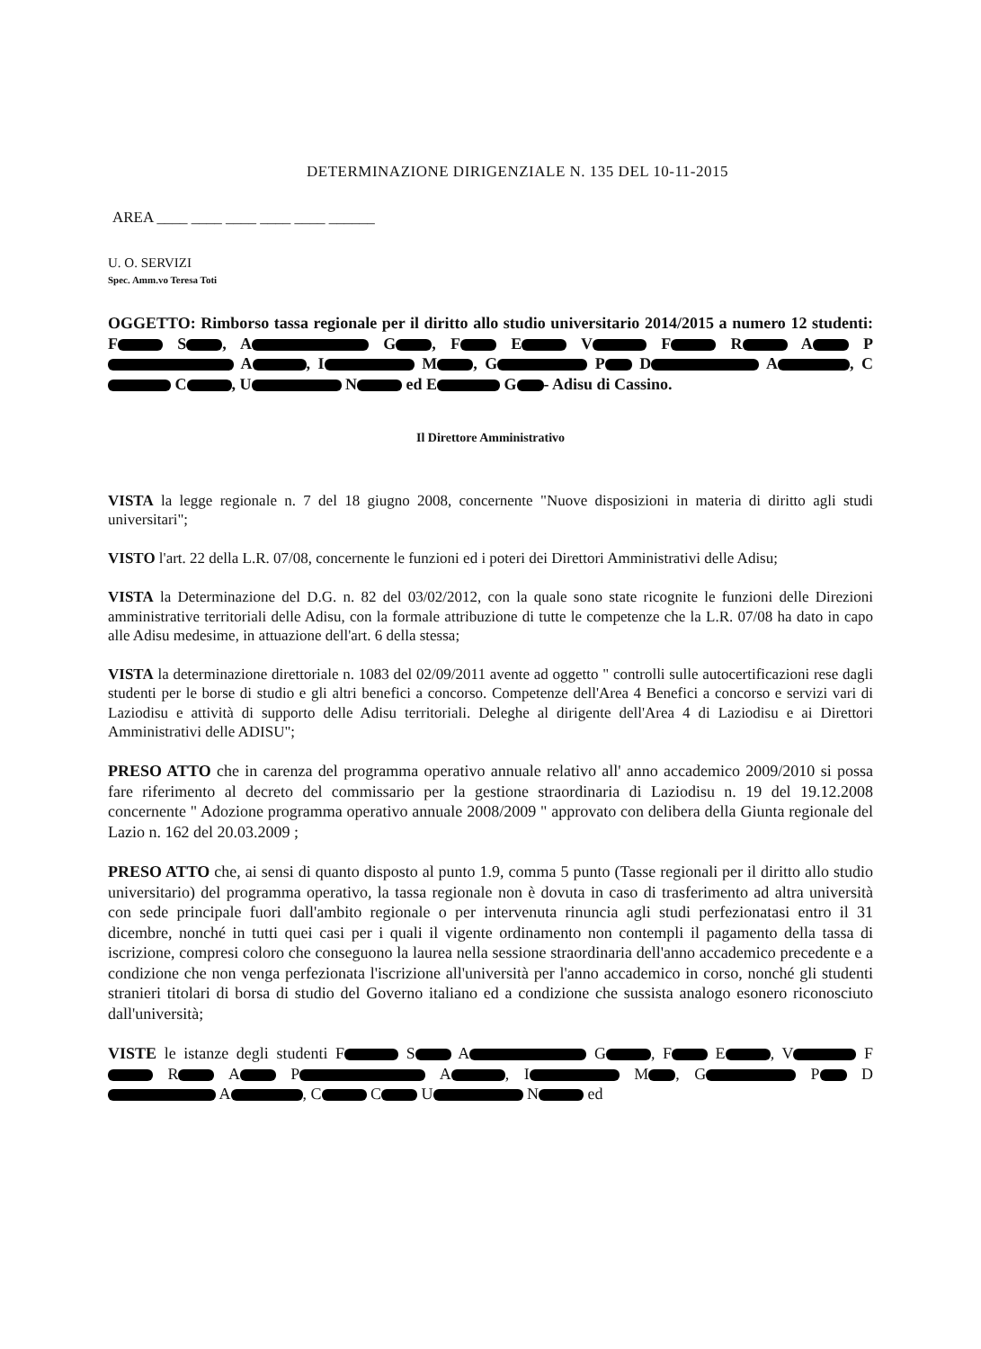DETERMINAZIONE DIRIGENZIALE N. 135 DEL 10-11-2015
AREA ____ ____ ____ ____ ____ ______
U. O. SERVIZI
Spec. Amm.vo Teresa Toti
OGGETTO: Rimborso tassa regionale per il diritto allo studio universitario 2014/2015 a numero 12 studenti: F S , A G , F E V F R A P A , I M , G P D A , C C , U N ed E G - Adisu di Cassino.
Il Direttore Amministrativo
VISTA la legge regionale n. 7 del 18 giugno 2008, concernente "Nuove disposizioni in materia di diritto agli studi universitari";
VISTO l'art. 22 della L.R. 07/08, concernente le funzioni ed i poteri dei Direttori Amministrativi delle Adisu;
VISTA la Determinazione del D.G. n. 82 del 03/02/2012, con la quale sono state ricognite le funzioni delle Direzioni amministrative territoriali delle Adisu, con la formale attribuzione di tutte le competenze che la L.R. 07/08 ha dato in capo alle Adisu medesime, in attuazione dell'art. 6 della stessa;
VISTA la determinazione direttoriale n. 1083 del 02/09/2011 avente ad oggetto " controlli sulle autocertificazioni rese dagli studenti per le borse di studio e gli altri benefici a concorso. Competenze dell'Area 4 Benefici a concorso e servizi vari di Laziodisu e attività di supporto delle Adisu territoriali. Deleghe al dirigente dell'Area 4 di Laziodisu e ai Direttori Amministrativi delle ADISU";
PRESO ATTO che in carenza del programma operativo annuale relativo all' anno accademico 2009/2010 si possa fare riferimento al decreto del commissario per la gestione straordinaria di Laziodisu n. 19 del 19.12.2008 concernente " Adozione programma operativo annuale 2008/2009 " approvato con delibera della Giunta regionale del Lazio n. 162 del 20.03.2009 ;
PRESO ATTO che, ai sensi di quanto disposto al punto 1.9, comma 5 punto (Tasse regionali per il diritto allo studio universitario) del programma operativo, la tassa regionale non è dovuta in caso di trasferimento ad altra università con sede principale fuori dall'ambito regionale o per intervenuta rinuncia agli studi perfezionatasi entro il 31 dicembre, nonché in tutti quei casi per i quali il vigente ordinamento non contempli il pagamento della tassa di iscrizione, compresi coloro che conseguono la laurea nella sessione straordinaria dell'anno accademico precedente e a condizione che non venga perfezionata l'iscrizione all'università per l'anno accademico in corso, nonché gli studenti stranieri titolari di borsa di studio del Governo italiano ed a condizione che sussista analogo esonero riconosciuto dall'università;
VISTE le istanze degli studenti F S A G , F E , V F R A P A , I M , G P D A , C C U N ed